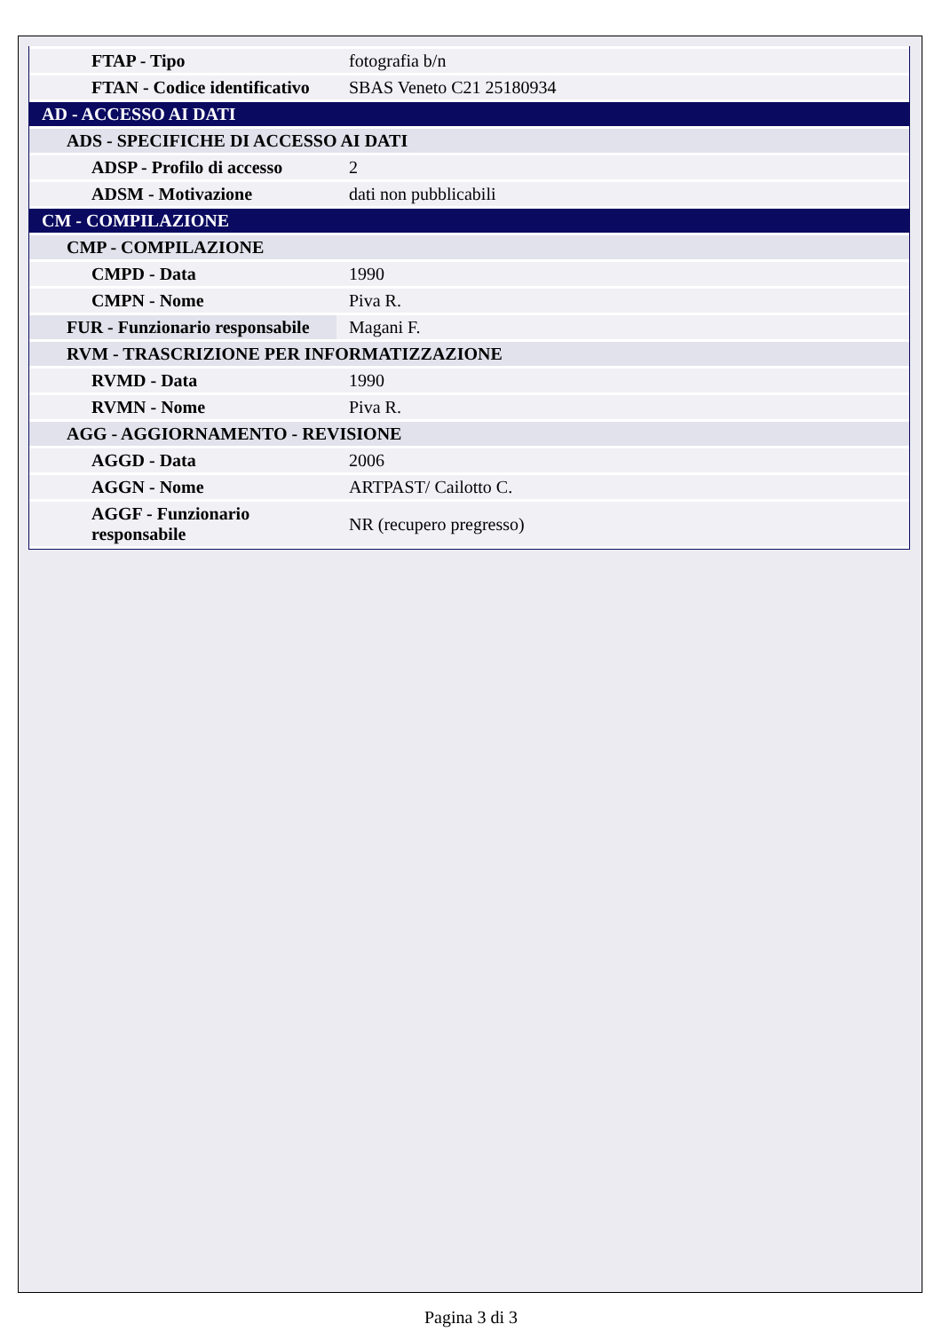| FTAP - Tipo | fotografia b/n |
| FTAN - Codice identificativo | SBAS Veneto C21 25180934 |
| AD - ACCESSO AI DATI | |
| ADS - SPECIFICHE DI ACCESSO AI DATI | |
| ADSP - Profilo di accesso | 2 |
| ADSM - Motivazione | dati non pubblicabili |
| CM - COMPILAZIONE | |
| CMP - COMPILAZIONE | |
| CMPD - Data | 1990 |
| CMPN - Nome | Piva R. |
| FUR - Funzionario responsabile | Magani F. |
| RVM - TRASCRIZIONE PER INFORMATIZZAZIONE | |
| RVMD - Data | 1990 |
| RVMN - Nome | Piva R. |
| AGG - AGGIORNAMENTO - REVISIONE | |
| AGGD - Data | 2006 |
| AGGN - Nome | ARTPAST/ Cailotto C. |
| AGGF - Funzionario responsabile | NR (recupero pregresso) |
Pagina 3 di 3